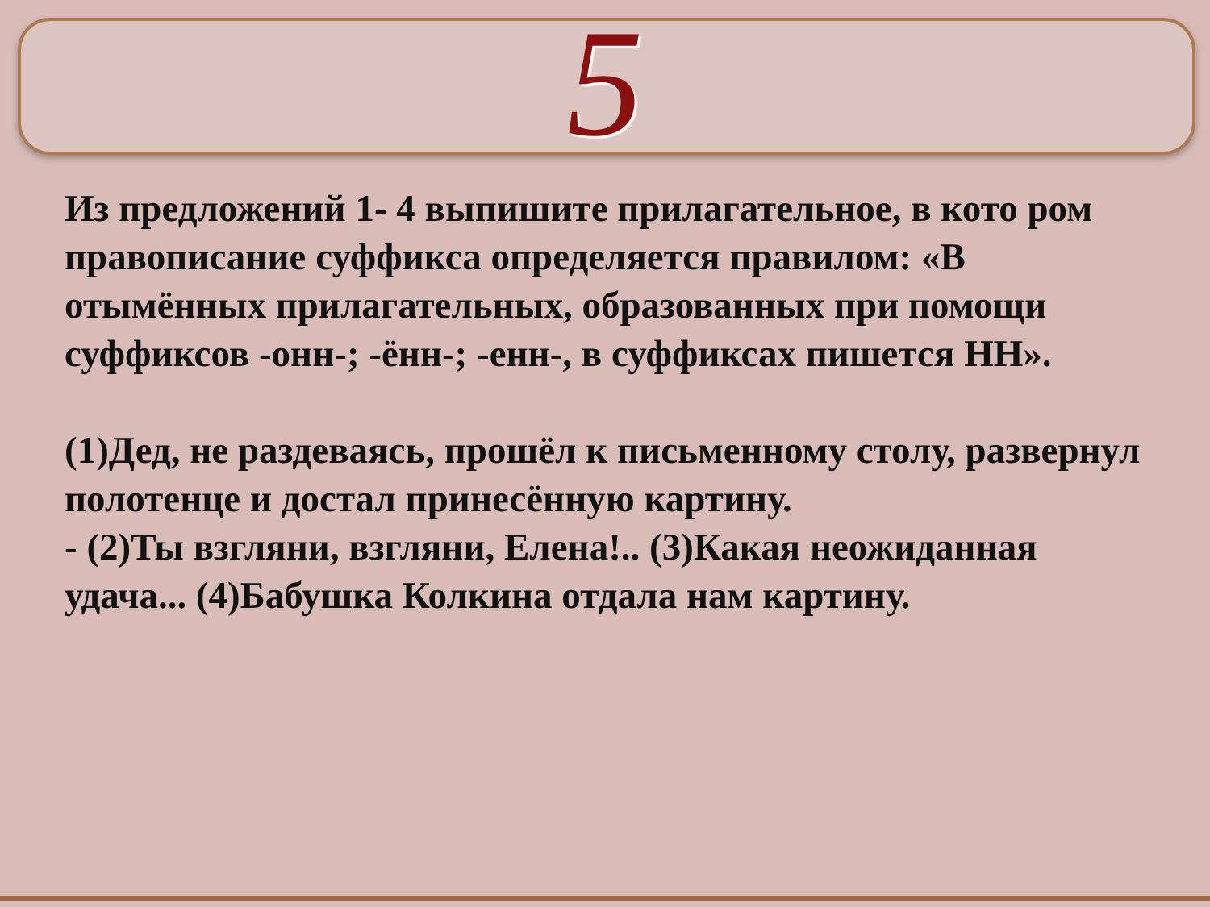5
Из предложений 1- 4 выпишите прилагательное, в кото ром правописание суффикса определяется правилом: «В отымённых прилагательных, образованных при помощи суффиксов -онн-; -ённ-; -енн-, в суффиксах пишется НН».
(1)Дед, не раздеваясь, прошёл к письменному столу, развернул полотенце и достал принесённую картину.
- (2)Ты взгляни, взгляни, Елена!.. (3)Какая неожиданная удача... (4)Бабушка Колкина отдала нам картину.